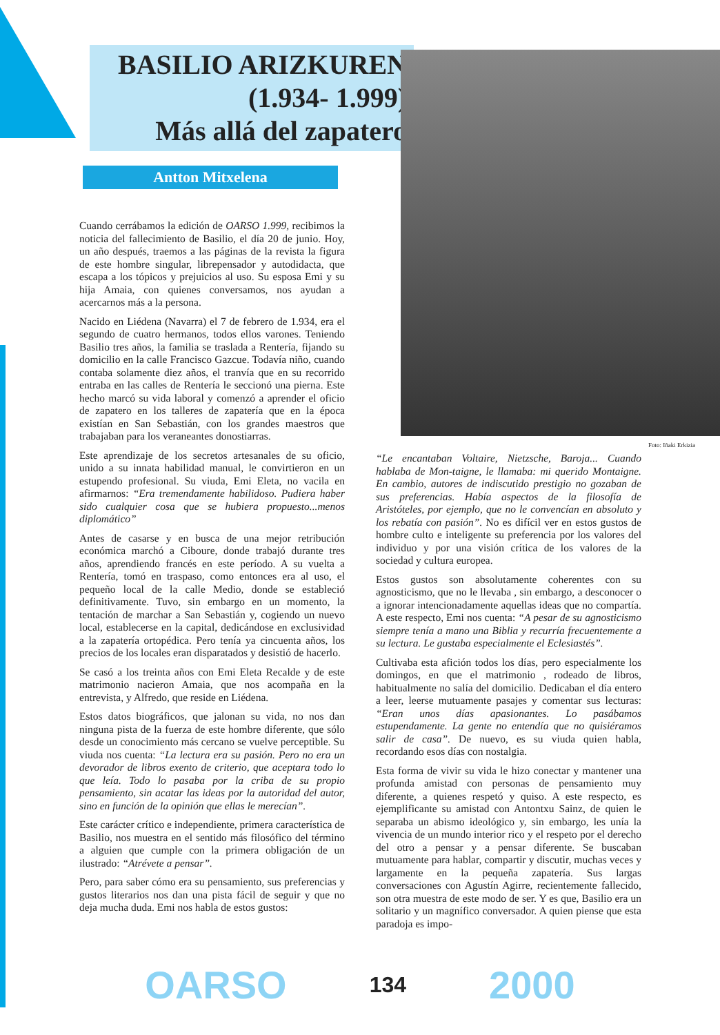BASILIO ARIZKUREN
(1.934- 1.999)
Más allá del zapatero
Antton Mitxelena
Foto: Iñaki Erkizia
Cuando cerrábamos la edición de OARSO 1.999, recibimos la noticia del fallecimiento de Basilio, el día 20 de junio. Hoy, un año después, traemos a las páginas de la revista la figura de este hombre singular, librepensador y autodidacta, que escapa a los tópicos y prejuicios al uso. Su esposa Emi y su hija Amaia, con quienes conversamos, nos ayudan a acercarnos más a la persona.
Nacido en Liédena (Navarra) el 7 de febrero de 1.934, era el segundo de cuatro hermanos, todos ellos varones. Teniendo Basilio tres años, la familia se traslada a Rentería, fijando su domicilio en la calle Francisco Gazcue. Todavía niño, cuando contaba solamente diez años, el tranvía que en su recorrido entraba en las calles de Rentería le seccionó una pierna. Este hecho marcó su vida laboral y comenzó a aprender el oficio de zapatero en los talleres de zapatería que en la época existían en San Sebastián, con los grandes maestros que trabajaban para los veraneantes donostiarras.
Este aprendizaje de los secretos artesanales de su oficio, unido a su innata habilidad manual, le convirtieron en un estupendo profesional. Su viuda, Emi Eleta, no vacila en afirmarnos: “Era tremendamente habilidoso. Pudiera haber sido cualquier cosa que se hubiera propuesto...menos diplomático”
Antes de casarse y en busca de una mejor retribución económica marchó a Ciboure, donde trabajó durante tres años, aprendiendo francés en este período. A su vuelta a Rentería, tomó en traspaso, como entonces era al uso, el pequeño local de la calle Medio, donde se estableció definitivamente. Tuvo, sin embargo en un momento, la tentación de marchar a San Sebastián y, cogiendo un nuevo local, establecerse en la capital, dedicándose en exclusividad a la zapatería ortopédica. Pero tenía ya cincuenta años, los precios de los locales eran disparatados y desistió de hacerlo.
Se casó a los treinta años con Emi Eleta Recalde y de este matrimonio nacieron Amaia, que nos acompaña en la entrevista, y Alfredo, que reside en Liédena.
Estos datos biográficos, que jalonan su vida, no nos dan ninguna pista de la fuerza de este hombre diferente, que sólo desde un conocimiento más cercano se vuelve perceptible. Su viuda nos cuenta: “La lectura era su pasión. Pero no era un devorador de libros exento de criterio, que aceptara todo lo que leía. Todo lo pasaba por la criba de su propio pensamiento, sin acatar las ideas por la autoridad del autor, sino en función de la opinión que ellas le merecían”.
Este carácter crítico e independiente, primera característica de Basilio, nos muestra en el sentido más filosófico del término a alguien que cumple con la primera obligación de un ilustrado: “Atrévete a pensar”.
Pero, para saber cómo era su pensamiento, sus preferencias y gustos literarios nos dan una pista fácil de seguir y que no deja mucha duda. Emi nos habla de estos gustos:
“Le encantaban Voltaire, Nietzsche, Baroja... Cuando hablaba de Mon-taigne, le llamaba: mi querido Montaigne. En cambio, autores de indiscutido prestigio no gozaban de sus preferencias. Había aspectos de la filosofía de Aristóteles, por ejemplo, que no le convencían en absoluto y los rebatía con pasión”. No es difícil ver en estos gustos de hombre culto e inteligente su preferencia por los valores del individuo y por una visión crítica de los valores de la sociedad y cultura europea.
Estos gustos son absolutamente coherentes con su agnosticismo, que no le llevaba , sin embargo, a desconocer o a ignorar intencionadamente aquellas ideas que no compartía. A este respecto, Emi nos cuenta: “A pesar de su agnosticismo siempre tenía a mano una Biblia y recurría frecuentemente a su lectura. Le gustaba especialmente el Eclesiastés”.
Cultivaba esta afición todos los días, pero especialmente los domingos, en que el matrimonio , rodeado de libros, habitualmente no salía del domicilio. Dedicaban el día entero a leer, leerse mutuamente pasajes y comentar sus lecturas: “Eran unos días apasionantes. Lo pasábamos estupendamente. La gente no entendía que no quisiéramos salir de casa”. De nuevo, es su viuda quien habla, recordando esos días con nostalgia.
Esta forma de vivir su vida le hizo conectar y mantener una profunda amistad con personas de pensamiento muy diferente, a quienes respetó y quiso. A este respecto, es ejemplificante su amistad con Antontxu Sainz, de quien le separaba un abismo ideológico y, sin embargo, les unía la vivencia de un mundo interior rico y el respeto por el derecho del otro a pensar y a pensar diferente. Se buscaban mutuamente para hablar, compartir y discutir, muchas veces y largamente en la pequeña zapatería. Sus largas conversaciones con Agustín Agirre, recientemente fallecido, son otra muestra de este modo de ser. Y es que, Basilio era un solitario y un magnífico conversador. A quien piense que esta paradoja es impo-
OARSO 134 2000